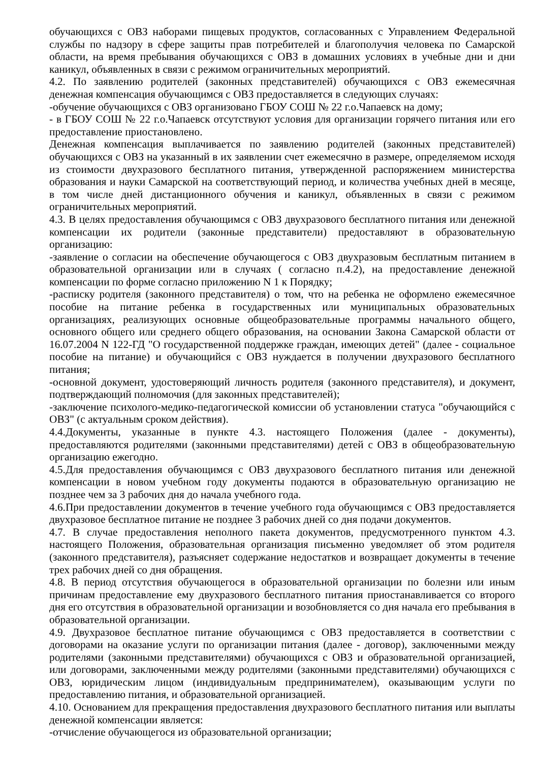обучающихся с ОВЗ наборами пищевых продуктов, согласованных с Управлением Федеральной службы по надзору в сфере защиты прав потребителей и благополучия человека по Самарской области, на время пребывания обучающихся с ОВЗ в домашних условиях в учебные дни и дни каникул, объявленных в связи с режимом ограничительных мероприятий.
4.2. По заявлению родителей (законных представителей) обучающихся с ОВЗ ежемесячная денежная компенсация обучающимся с ОВЗ предоставляется в следующих случаях:
-обучение обучающихся с ОВЗ организовано ГБОУ СОШ № 22 г.о.Чапаевск на дому;
- в ГБОУ СОШ № 22 г.о.Чапаевск отсутствуют условия для организации горячего питания или его предоставление приостановлено.
Денежная компенсация выплачивается по заявлению родителей (законных представителей) обучающихся с ОВЗ на указанный в их заявлении счет ежемесячно в размере, определяемом исходя из стоимости двухразового бесплатного питания, утвержденной распоряжением министерства образования и науки Самарской на соответствующий период, и количества учебных дней в месяце, в том числе дней дистанционного обучения и каникул, объявленных в связи с режимом ограничительных мероприятий.
4.3. В целях предоставления обучающимся с ОВЗ двухразового бесплатного питания или денежной компенсации их родители (законные представители) предоставляют в образовательную организацию:
-заявление о согласии на обеспечение обучающегося с ОВЗ двухразовым бесплатным питанием в образовательной организации или в случаях ( согласно п.4.2), на предоставление денежной компенсации по форме согласно приложению N 1 к Порядку;
-расписку родителя (законного представителя) о том, что на ребенка не оформлено ежемесячное пособие на питание ребенка в государственных или муниципальных образовательных организациях, реализующих основные общеобразовательные программы начального общего, основного общего или среднего общего образования, на основании Закона Самарской области от 16.07.2004 N 122-ГД "О государственной поддержке граждан, имеющих детей" (далее - социальное пособие на питание) и обучающийся с ОВЗ нуждается в получении двухразового бесплатного питания;
-основной документ, удостоверяющий личность родителя (законного представителя), и документ, подтверждающий полномочия (для законных представителей);
-заключение психолого-медико-педагогической комиссии об установлении статуса "обучающийся с ОВЗ" (с актуальным сроком действия).
4.4.Документы, указанные в пункте 4.3. настоящего Положения (далее - документы), предоставляются родителями (законными представителями) детей с ОВЗ в общеобразовательную организацию ежегодно.
4.5.Для предоставления обучающимся с ОВЗ двухразового бесплатного питания или денежной компенсации в новом учебном году документы подаются в образовательную организацию не позднее чем за 3 рабочих дня до начала учебного года.
4.6.При предоставлении документов в течение учебного года обучающимся с ОВЗ предоставляется двухразовое бесплатное питание не позднее 3 рабочих дней со дня подачи документов.
4.7. В случае предоставления неполного пакета документов, предусмотренного пунктом 4.3. настоящего Положения, образовательная организация письменно уведомляет об этом родителя (законного представителя), разъясняет содержание недостатков и возвращает документы в течение трех рабочих дней со дня обращения.
4.8. В период отсутствия обучающегося в образовательной организации по болезни или иным причинам предоставление ему двухразового бесплатного питания приостанавливается со второго дня его отсутствия в образовательной организации и возобновляется со дня начала его пребывания в образовательной организации.
4.9. Двухразовое бесплатное питание обучающимся с ОВЗ предоставляется в соответствии с договорами на оказание услуги по организации питания (далее - договор), заключенными между родителями (законными представителями) обучающихся с ОВЗ и образовательной организацией, или договорами, заключенными между родителями (законными представителями) обучающихся с ОВЗ, юридическим лицом (индивидуальным предпринимателем), оказывающим услуги по предоставлению питания, и образовательной организацией.
4.10. Основанием для прекращения предоставления двухразового бесплатного питания или выплаты денежной компенсации является:
-отчисление обучающегося из образовательной организации;